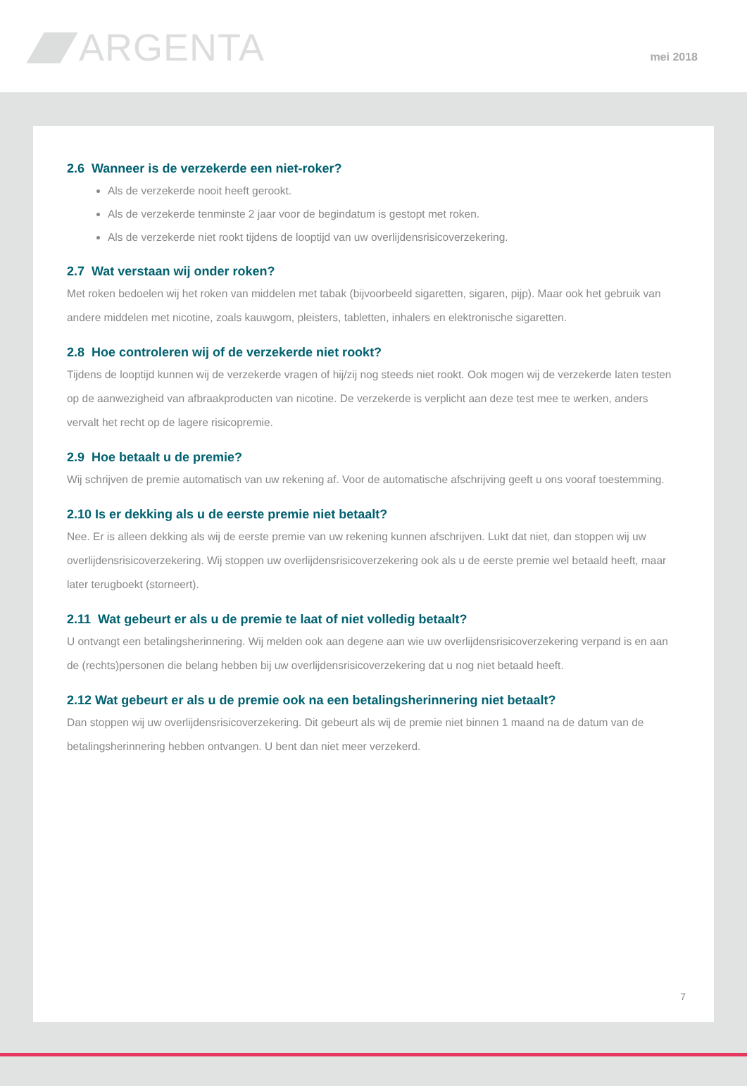ARGENTA mei 2018
2.6 Wanneer is de verzekerde een niet-roker?
Als de verzekerde nooit heeft gerookt.
Als de verzekerde tenminste 2 jaar voor de begindatum is gestopt met roken.
Als de verzekerde niet rookt tijdens de looptijd van uw overlijdensrisicoverzekering.
2.7 Wat verstaan wij onder roken?
Met roken bedoelen wij het roken van middelen met tabak (bijvoorbeeld sigaretten, sigaren, pijp). Maar ook het gebruik van andere middelen met nicotine, zoals kauwgom, pleisters, tabletten, inhalers en elektronische sigaretten.
2.8 Hoe controleren wij of de verzekerde niet rookt?
Tijdens de looptijd kunnen wij de verzekerde vragen of hij/zij nog steeds niet rookt. Ook mogen wij de verzekerde laten testen op de aanwezigheid van afbraakproducten van nicotine. De verzekerde is verplicht aan deze test mee te werken, anders vervalt het recht op de lagere risicopremie.
2.9 Hoe betaalt u de premie?
Wij schrijven de premie automatisch van uw rekening af. Voor de automatische afschrijving geeft u ons vooraf toestemming.
2.10 Is er dekking als u de eerste premie niet betaalt?
Nee. Er is alleen dekking als wij de eerste premie van uw rekening kunnen afschrijven. Lukt dat niet, dan stoppen wij uw overlijdensrisicoverzekering. Wij stoppen uw overlijdensrisicoverzekering ook als u de eerste premie wel betaald heeft, maar later terugboekt (storneert).
2.11 Wat gebeurt er als u de premie te laat of niet volledig betaalt?
U ontvangt een betalingsherinnering. Wij melden ook aan degene aan wie uw overlijdensrisicoverzekering verpand is en aan de (rechts)personen die belang hebben bij uw overlijdensrisicoverzekering dat u nog niet betaald heeft.
2.12 Wat gebeurt er als u de premie ook na een betalingsherinnering niet betaalt?
Dan stoppen wij uw overlijdensrisicoverzekering. Dit gebeurt als wij de premie niet binnen 1 maand na de datum van de betalingsherinnering hebben ontvangen. U bent dan niet meer verzekerd.
7